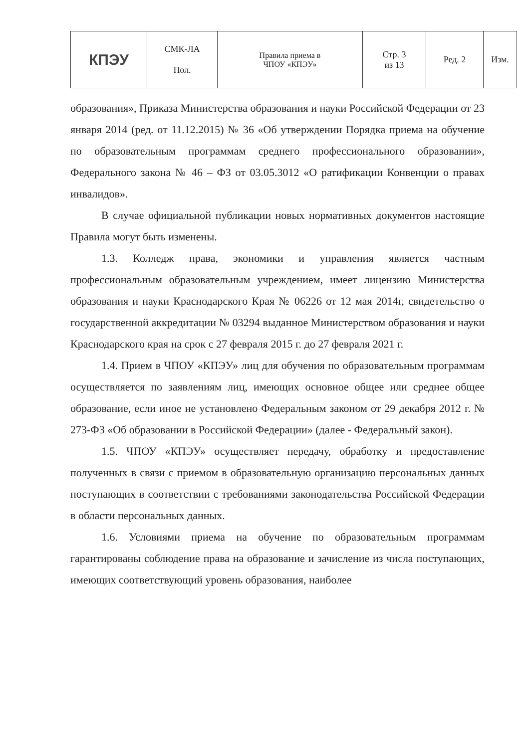| КПЭУ | СМК-ЛА Пол. | Правила приема в ЧПОУ «КПЭУ» | Стр. 3 из 13 | Ред. 2 | Изм. |
образования», Приказа Министерства образования и науки Российской Федерации от 23 января 2014 (ред. от 11.12.2015) № 36 «Об утверждении Порядка приема на обучение по образовательным программам среднего профессионального образовании», Федерального закона № 46 – ФЗ от 03.05.3012 «О ратификации Конвенции о правах инвалидов».
В случае официальной публикации новых нормативных документов настоящие Правила могут быть изменены.
1.3. Колледж права, экономики и управления является частным профессиональным образовательным учреждением, имеет лицензию Министерства образования и науки Краснодарского Края № 06226 от 12 мая 2014г, свидетельство о государственной аккредитации № 03294 выданное Министерством образования и науки Краснодарского края на срок с 27 февраля 2015 г. до 27 февраля 2021 г.
1.4. Прием в ЧПОУ «КПЭУ» лиц для обучения по образовательным программам осуществляется по заявлениям лиц, имеющих основное общее или среднее общее образование, если иное не установлено Федеральным законом от 29 декабря 2012 г. № 273-ФЗ «Об образовании в Российской Федерации» (далее - Федеральный закон).
1.5. ЧПОУ «КПЭУ» осуществляет передачу, обработку и предоставление полученных в связи с приемом в образовательную организацию персональных данных поступающих в соответствии с требованиями законодательства Российской Федерации в области персональных данных.
1.6. Условиями приема на обучение по образовательным программам гарантированы соблюдение права на образование и зачисление из числа поступающих, имеющих соответствующий уровень образования, наиболее